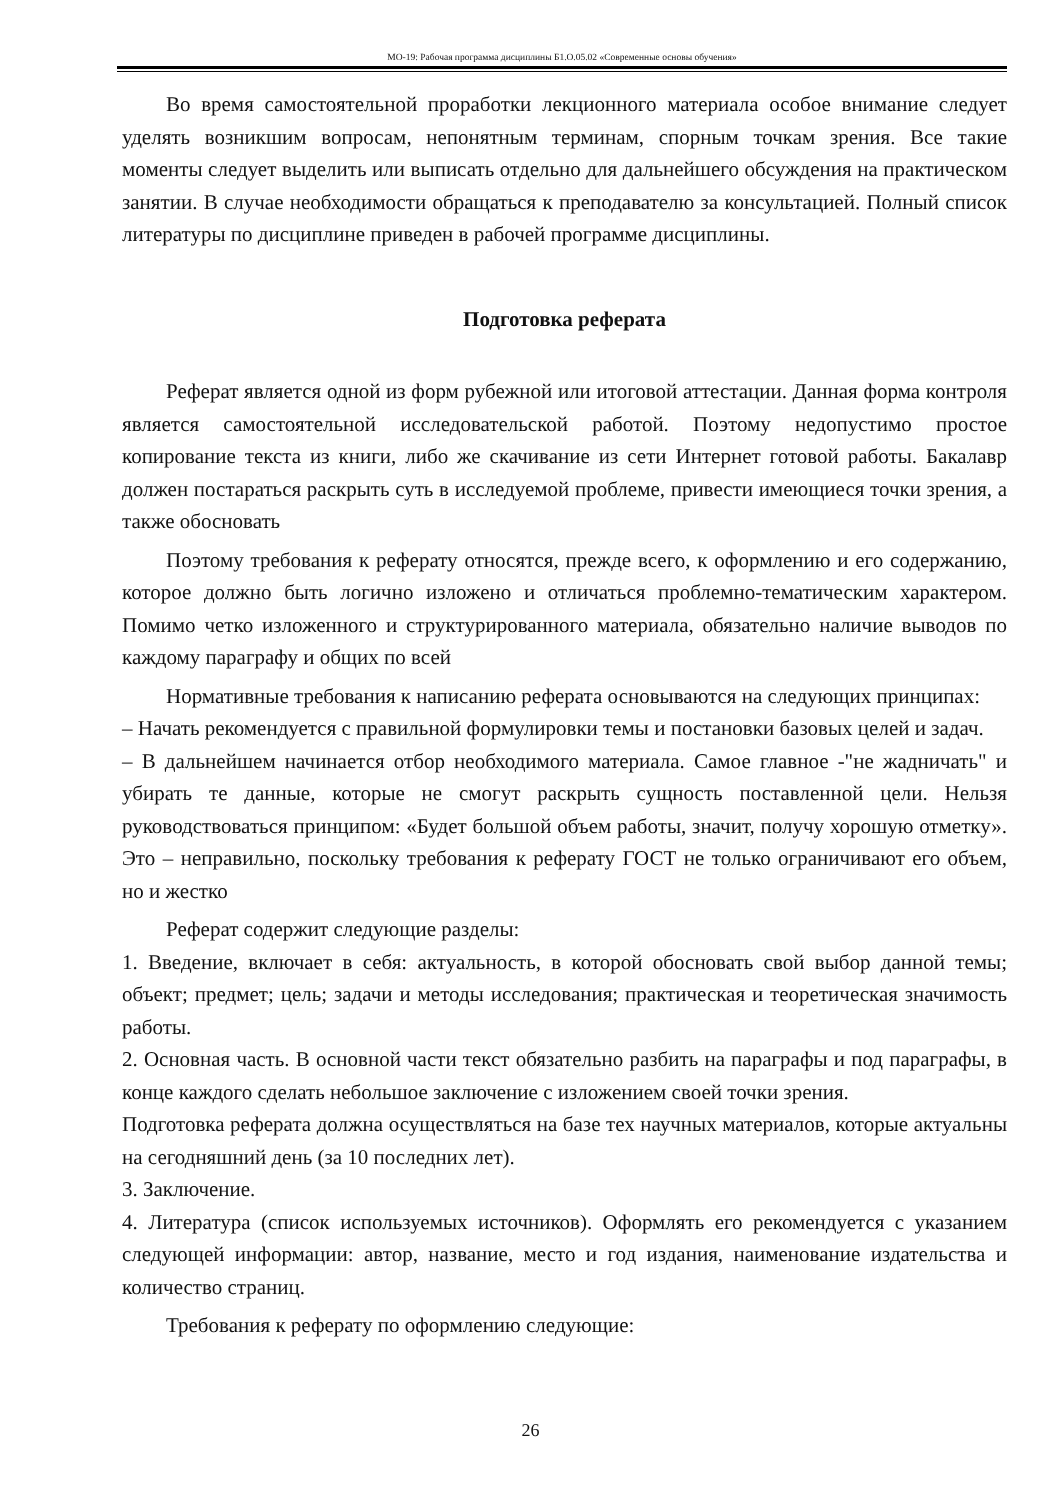МО-19: Рабочая программа дисциплины Б1.О.05.02 «Современные основы обучения»
Во время самостоятельной проработки лекционного материала особое внимание следует уделять возникшим вопросам, непонятным терминам, спорным точкам зрения. Все такие моменты следует выделить или выписать отдельно для дальнейшего обсуждения на практическом занятии. В случае необходимости обращаться к преподавателю за консультацией. Полный список литературы по дисциплине приведен в рабочей программе дисциплины.
Подготовка реферата
Реферат является одной из форм рубежной или итоговой аттестации. Данная форма контроля является самостоятельной исследовательской работой. Поэтому недопустимо простое копирование текста из книги, либо же скачивание из сети Интернет готовой работы. Бакалавр должен постараться раскрыть суть в исследуемой проблеме, привести имеющиеся точки зрения, а также обосновать
Поэтому требования к реферату относятся, прежде всего, к оформлению и его содержанию, которое должно быть логично изложено и отличаться проблемно-тематическим характером. Помимо четко изложенного и структурированного материала, обязательно наличие выводов по каждому параграфу и общих по всей
Нормативные требования к написанию реферата основываются на следующих принципах:
– Начать рекомендуется с правильной формулировки темы и постановки базовых целей и задач.
– В дальнейшем начинается отбор необходимого материала. Самое главное -"не жадничать" и убирать те данные, которые не смогут раскрыть сущность поставленной цели. Нельзя руководствоваться принципом: «Будет большой объем работы, значит, получу хорошую отметку». Это – неправильно, поскольку требования к реферату ГОСТ не только ограничивают его объем, но и жестко
Реферат содержит следующие разделы:
1. Введение, включает в себя: актуальность, в которой обосновать свой выбор данной темы; объект; предмет; цель; задачи и методы исследования; практическая и теоретическая значимость работы.
2. Основная часть. В основной части текст обязательно разбить на параграфы и под параграфы, в конце каждого сделать небольшое заключение с изложением своей точки зрения.
Подготовка реферата должна осуществляться на базе тех научных материалов, которые актуальны на сегодняшний день (за 10 последних лет).
3. Заключение.
4. Литература (список используемых источников). Оформлять его рекомендуется с указанием следующей информации: автор, название, место и год издания, наименование издательства и количество страниц.
Требования к реферату по оформлению следующие:
26